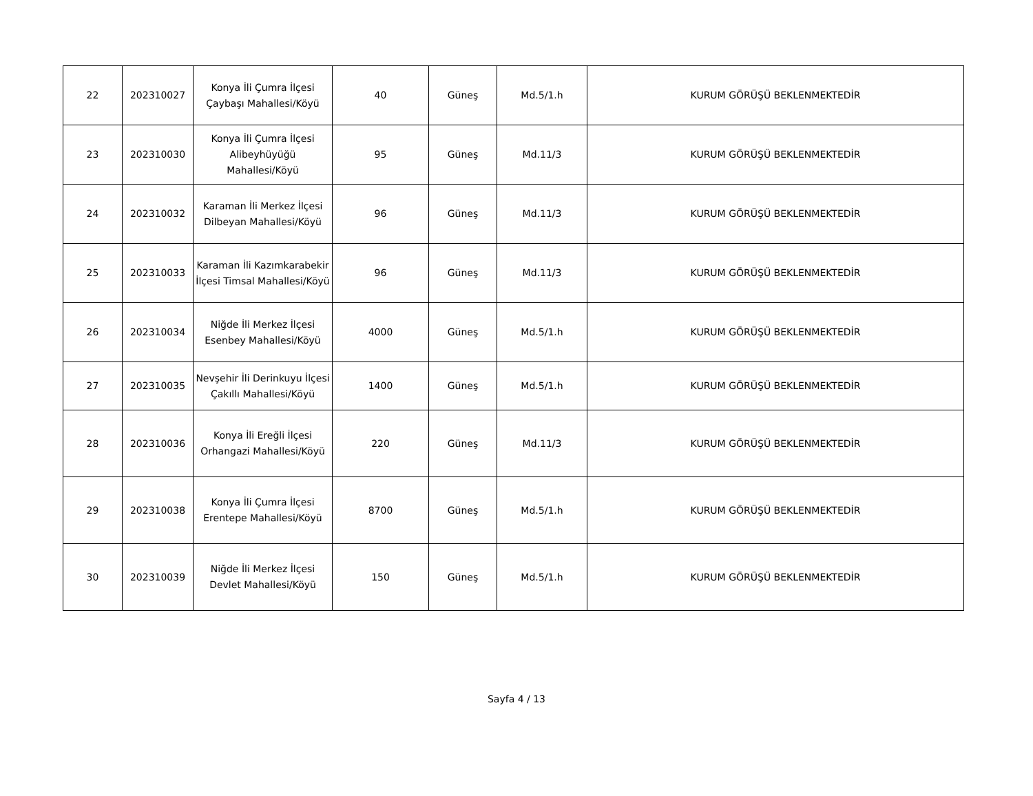| 22 | 202310027 | Konya İli Çumra İlçesi Çaybaşı Mahallesi/Köyü | 40 | Güneş | Md.5/1.h | KURUM GÖRÜŞÜ BEKLENMEKTEDİR |
| 23 | 202310030 | Konya İli Çumra İlçesi Alibeyhüyüğü Mahallesi/Köyü | 95 | Güneş | Md.11/3 | KURUM GÖRÜŞÜ BEKLENMEKTEDİR |
| 24 | 202310032 | Karaman İli Merkez İlçesi Dilbeyan Mahallesi/Köyü | 96 | Güneş | Md.11/3 | KURUM GÖRÜŞÜ BEKLENMEKTEDİR |
| 25 | 202310033 | Karaman İli Kazımkarabekir İlçesi Timsal Mahallesi/Köyü | 96 | Güneş | Md.11/3 | KURUM GÖRÜŞÜ BEKLENMEKTEDİR |
| 26 | 202310034 | Niğde İli Merkez İlçesi Esenbey Mahallesi/Köyü | 4000 | Güneş | Md.5/1.h | KURUM GÖRÜŞÜ BEKLENMEKTEDİR |
| 27 | 202310035 | Nevşehir İli Derinkuyu İlçesi Çakıllı Mahallesi/Köyü | 1400 | Güneş | Md.5/1.h | KURUM GÖRÜŞÜ BEKLENMEKTEDİR |
| 28 | 202310036 | Konya İli Ereğli İlçesi Orhangazi Mahallesi/Köyü | 220 | Güneş | Md.11/3 | KURUM GÖRÜŞÜ BEKLENMEKTEDİR |
| 29 | 202310038 | Konya İli Çumra İlçesi Erentepe Mahallesi/Köyü | 8700 | Güneş | Md.5/1.h | KURUM GÖRÜŞÜ BEKLENMEKTEDİR |
| 30 | 202310039 | Niğde İli Merkez İlçesi Devlet Mahallesi/Köyü | 150 | Güneş | Md.5/1.h | KURUM GÖRÜŞÜ BEKLENMEKTEDİR |
Sayfa 4 / 13